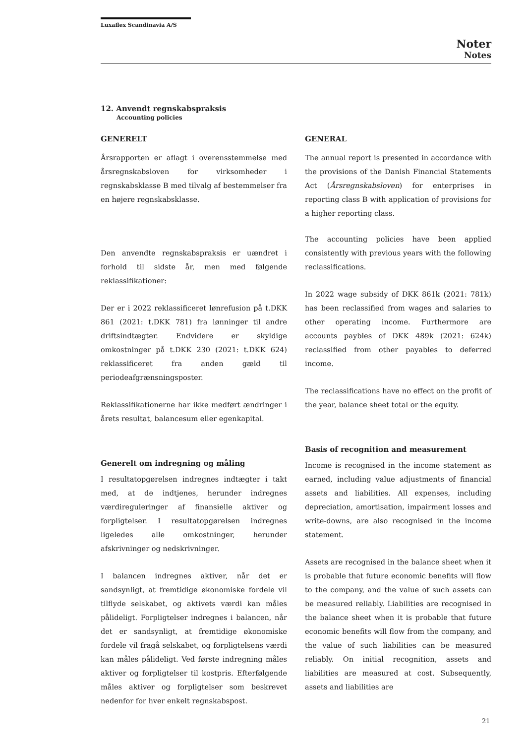Luxaflex Scandinavia A/S
Noter
Notes
12. Anvendt regnskabspraksis
Accounting policies
GENERELT
Årsrapporten er aflagt i overensstemmelse med årsregnskabsloven for virksomheder i regnskabsklasse B med tilvalg af bestemmelser fra en højere regnskabsklasse.
Den anvendte regnskabspraksis er uændret i forhold til sidste år, men med følgende reklassifikationer:
Der er i 2022 reklassificeret lønrefusion på t.DKK 861 (2021: t.DKK 781) fra lønninger til andre driftsindtægter. Endvidere er skyldige omkostninger på t.DKK 230 (2021: t.DKK 624) reklassificeret fra anden gæld til periodeafgrænsningsposter.
Reklassifikationerne har ikke medført ændringer i årets resultat, balancesum eller egenkapital.
Generelt om indregning og måling
I resultatopgørelsen indregnes indtægter i takt med, at de indtjenes, herunder indregnes værdireguleringer af finansielle aktiver og forpligtelser. I resultatopgørelsen indregnes ligeledes alle omkostninger, herunder afskrivninger og nedskrivninger.
I balancen indregnes aktiver, når det er sandsynligt, at fremtidige økonomiske fordele vil tilflyde selskabet, og aktivets værdi kan måles pålideligt. Forpligtelser indregnes i balancen, når det er sandsynligt, at fremtidige økonomiske fordele vil fragå selskabet, og forpligtelsens værdi kan måles pålideligt. Ved første indregning måles aktiver og forpligtelser til kostpris. Efterfølgende måles aktiver og forpligtelser som beskrevet nedenfor for hver enkelt regnskabspost.
GENERAL
The annual report is presented in accordance with the provisions of the Danish Financial Statements Act (Årsregnskabsloven) for enterprises in reporting class B with application of provisions for a higher reporting class.
The accounting policies have been applied consistently with previous years with the following reclassifications.
In 2022 wage subsidy of DKK 861k (2021: 781k) has been reclassified from wages and salaries to other operating income. Furthermore are accounts paybles of DKK 489k (2021: 624k) reclassified from other payables to deferred income.
The reclassifications have no effect on the profit of the year, balance sheet total or the equity.
Basis of recognition and measurement
Income is recognised in the income statement as earned, including value adjustments of financial assets and liabilities. All expenses, including depreciation, amortisation, impairment losses and write-downs, are also recognised in the income statement.
Assets are recognised in the balance sheet when it is probable that future economic benefits will flow to the company, and the value of such assets can be measured reliably. Liabilities are recognised in the balance sheet when it is probable that future economic benefits will flow from the company, and the value of such liabilities can be measured reliably. On initial recognition, assets and liabilities are measured at cost. Subsequently, assets and liabilities are
21